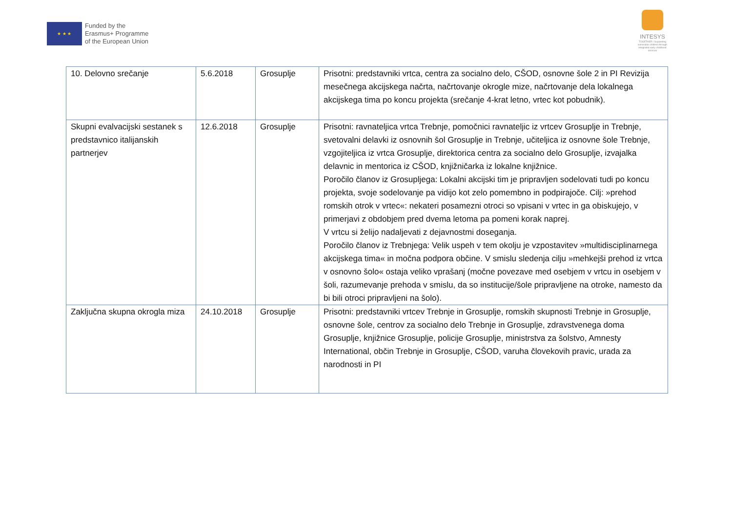★ ★ ★
Funded by the
Erasmus+ Programme
of the European Union
INTESYS
TOGETHER / Supporting vulnerable children through integrated early childhood services
| 10. Delovno srečanje | 5.6.2018 | Grosuplje | Prisotni: predstavniki vrtca, centra za socialno delo, CŠOD, osnovne šole 2 in PI Revizija mesečnega akcijskega načrta, načrtovanje okrogle mize, načrtovanje dela lokalnega akcijskega tima po koncu projekta (srečanje 4-krat letno, vrtec kot pobudnik). |
| Skupni evalvacijski sestanek s predstavnico italijanskih partnerjev | 12.6.2018 | Grosuplje | Prisotni: ravnateljica vrtca Trebnje, pomočnici ravnateljic iz vrtcev Grosuplje in Trebnje, svetovalni delavki iz osnovnih šol Grosuplje in Trebnje, učiteljica iz osnovne šole Trebnje, vzgojiteljica iz vrtca Grosuplje, direktorica centra za socialno delo Grosuplje, izvajalka delavnic in mentorica iz CŠOD, knjižničarka iz lokalne knjižnice. Poročilo članov iz Grosupljega: Lokalni akcijski tim je pripravljen sodelovati tudi po koncu projekta, svoje sodelovanje pa vidijo kot zelo pomembno in podpirajoče. Cilj: »prehod romskih otrok v vrtec«: nekateri posamezni otroci so vpisani v vrtec in ga obiskujejo, v primerjavi z obdobjem pred dvema letoma pa pomeni korak naprej. V vrtcu si želijo nadaljevati z dejavnostmi doseganja. Poročilo članov iz Trebnjega: Velik uspeh v tem okolju je vzpostavitev »multidisciplinarnega akcijskega tima« in močna podpora občine. V smislu sledenja cilju »mehkejši prehod iz vrtca v osnovno šolo« ostaja veliko vprašanj (močne povezave med osebjem v vrtcu in osebjem v šoli, razumevanje prehoda v smislu, da so institucije/šole pripravljene na otroke, namesto da bi bili otroci pripravljeni na šolo). |
| Zaključna skupna okrogla miza | 24.10.2018 | Grosuplje | Prisotni: predstavniki vrtcev Trebnje in Grosuplje, romskih skupnosti Trebnje in Grosuplje, osnovne šole, centrov za socialno delo Trebnje in Grosuplje, zdravstvenega doma Grosuplje, knjižnice Grosuplje, policije Grosuplje, ministrstva za šolstvo, Amnesty International, občin Trebnje in Grosuplje, CŠOD, varuha človekovih pravic, urada za narodnosti in PI |